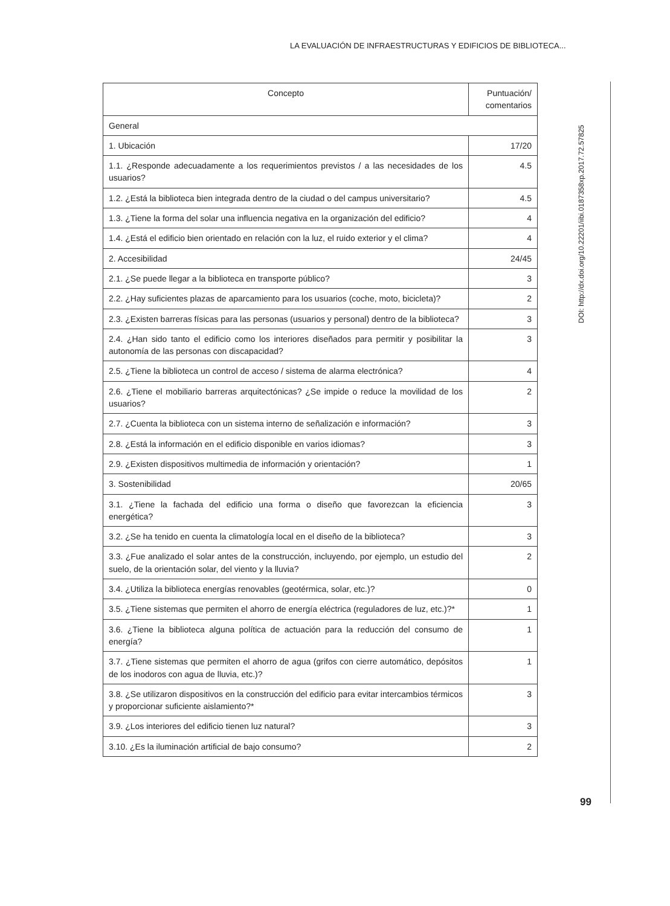LA EVALUACIÓN DE INFRAESTRUCTURAS Y EDIFICIOS DE BIBLIOTECA...
DOI: http://dx.doi.org/10.22201/iibi.0187358xp.2017.72.57825
99
| Concepto | Puntuación/ comentarios |
| --- | --- |
| General | |
| 1. Ubicación | 17/20 |
| 1.1. ¿Responde adecuadamente a los requerimientos previstos / a las necesidades de los usuarios? | 4.5 |
| 1.2. ¿Está la biblioteca bien integrada dentro de la ciudad o del campus universitario? | 4.5 |
| 1.3. ¿Tiene la forma del solar una influencia negativa en la organización del edificio? | 4 |
| 1.4. ¿Está el edificio bien orientado en relación con la luz, el ruido exterior y el clima? | 4 |
| 2. Accesibilidad | 24/45 |
| 2.1. ¿Se puede llegar a la biblioteca en transporte público? | 3 |
| 2.2. ¿Hay suficientes plazas de aparcamiento para los usuarios (coche, moto, bicicleta)? | 2 |
| 2.3. ¿Existen barreras físicas para las personas (usuarios y personal) dentro de la biblioteca? | 3 |
| 2.4. ¿Han sido tanto el edificio como los interiores diseñados para permitir y posibilitar la autonomía de las personas con discapacidad? | 3 |
| 2.5. ¿Tiene la biblioteca un control de acceso / sistema de alarma electrónica? | 4 |
| 2.6. ¿Tiene el mobiliario barreras arquitectónicas? ¿Se impide o reduce la movilidad de los usuarios? | 2 |
| 2.7. ¿Cuenta la biblioteca con un sistema interno de señalización e información? | 3 |
| 2.8. ¿Está la información en el edificio disponible en varios idiomas? | 3 |
| 2.9. ¿Existen dispositivos multimedia de información y orientación? | 1 |
| 3. Sostenibilidad | 20/65 |
| 3.1. ¿Tiene la fachada del edificio una forma o diseño que favorezcan la eficiencia energética? | 3 |
| 3.2. ¿Se ha tenido en cuenta la climatología local en el diseño de la biblioteca? | 3 |
| 3.3. ¿Fue analizado el solar antes de la construcción, incluyendo, por ejemplo, un estudio del suelo, de la orientación solar, del viento y la lluvia? | 2 |
| 3.4. ¿Utiliza la biblioteca energías renovables (geotérmica, solar, etc.)? | 0 |
| 3.5. ¿Tiene sistemas que permiten el ahorro de energía eléctrica (reguladores de luz, etc.)?* | 1 |
| 3.6. ¿Tiene la biblioteca alguna política de actuación para la reducción del consumo de energía? | 1 |
| 3.7. ¿Tiene sistemas que permiten el ahorro de agua (grifos con cierre automático, depósitos de los inodoros con agua de lluvia, etc.)? | 1 |
| 3.8. ¿Se utilizaron dispositivos en la construcción del edificio para evitar intercambios térmicos y proporcionar suficiente aislamiento?* | 3 |
| 3.9. ¿Los interiores del edificio tienen luz natural? | 3 |
| 3.10. ¿Es la iluminación artificial de bajo consumo? | 2 |